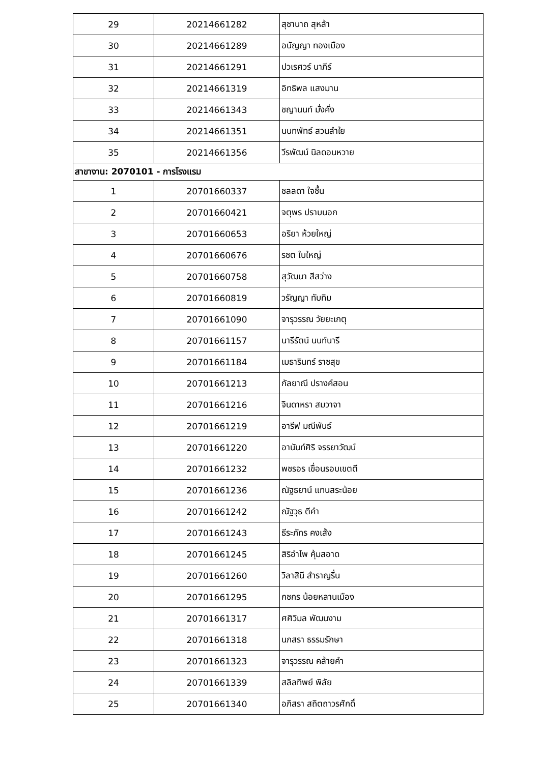| 29 | 20214661282 | สุชานาถ สุหล้า |
| 30 | 20214661289 | อนัญญา ทองเมือง |
| 31 | 20214661291 | ปวเรศวร์ นาภีร์ |
| 32 | 20214661319 | อิทธิพล แสงมาน |
| 33 | 20214661343 | ชญานนท์ มั่งคั่ง |
| 34 | 20214661351 | นนทพัทธ์ สวนลำใย |
| 35 | 20214661356 | วีรพัฒน์ นิลดอนหวาย |
| สาขางาน: 2070101 - การโรงแรม | | |
| 1 | 20701660337 | ชลลดา ใจชื้น |
| 2 | 20701660421 | จตุพร ปราบนอก |
| 3 | 20701660653 | อริยา ห้วยใหญ่ |
| 4 | 20701660676 | รชต ใบใหญ่ |
| 5 | 20701660758 | สุวัฒนา สีสว่าง |
| 6 | 20701660819 | วรัญญา ทับทิม |
| 7 | 20701661090 | จารุวรรณ วัยยะเกตุ |
| 8 | 20701661157 | นารีรัตน์ นนท์นารี |
| 9 | 20701661184 | เมธารินทร์ ราชสุข |
| 10 | 20701661213 | กัลยาณี ปรางค์สอน |
| 11 | 20701661216 | จินดาหรา สมวาจา |
| 12 | 20701661219 | อารีฟ มณีพันธ์ |
| 13 | 20701661220 | อานันท์ศิริ จรรยาวัฒน์ |
| 14 | 20701661232 | พชรอร เขื่อนรอบเขตตี |
| 15 | 20701661236 | ณัฐธยาน์ แทนสระน้อย |
| 16 | 20701661242 | ณัฐวุธ ตีคำ |
| 17 | 20701661243 | ธีระภัทร คงเส้ง |
| 18 | 20701661245 | สิริอำไพ คุ้มสอาด |
| 19 | 20701661260 | วิลาสินี สำราญรื่น |
| 20 | 20701661295 | กชกร น้อยหลานเมือง |
| 21 | 20701661317 | ศศิวิมล พัฒนงาม |
| 22 | 20701661318 | นภสรา ธรรมรักษา |
| 23 | 20701661323 | จารุวรรณ คล้ายคำ |
| 24 | 20701661339 | สลิลทิพย์ พิลัย |
| 25 | 20701661340 | อภิสรา สถิตถาวรศักดิ์ |